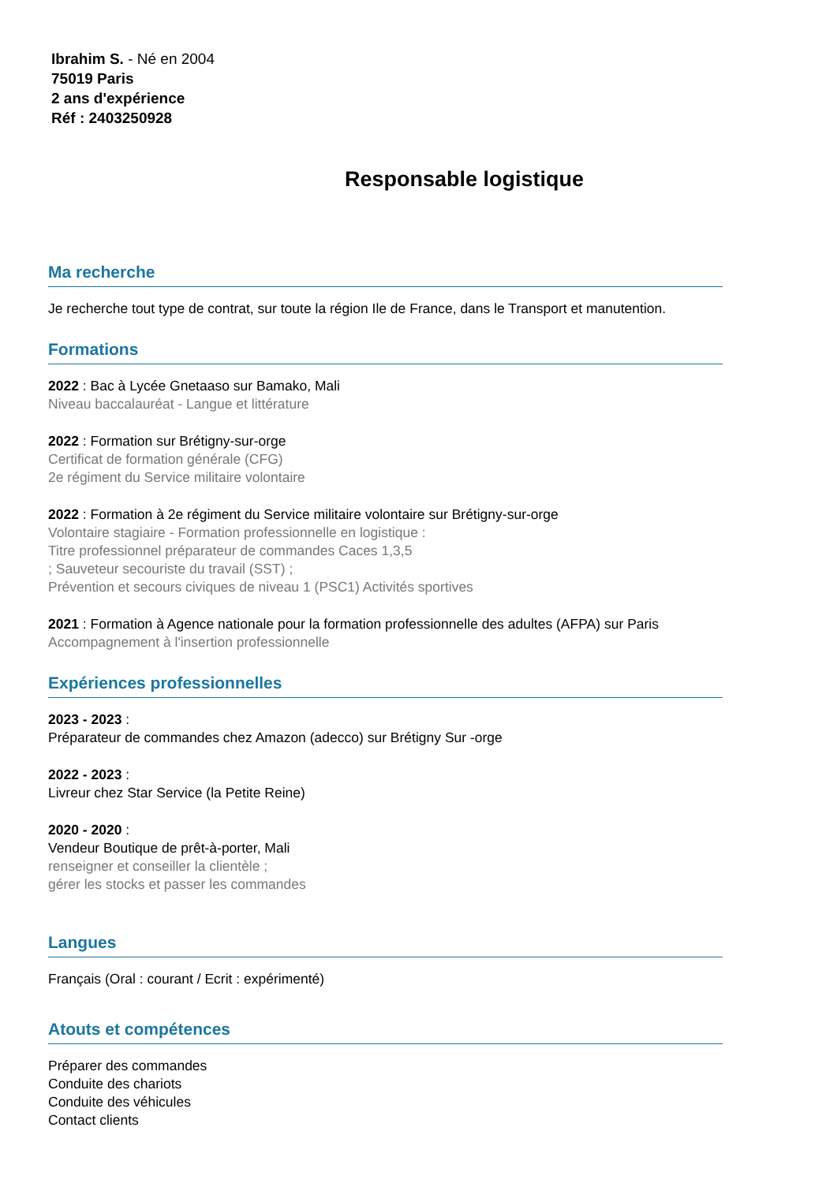Ibrahim S. - Né en 2004
75019 Paris
2 ans d'expérience
Réf : 2403250928
Responsable logistique
Ma recherche
Je recherche tout type de contrat, sur toute la région Ile de France, dans le Transport et manutention.
Formations
2022 : Bac à Lycée Gnetaaso sur Bamako, Mali
Niveau baccalauréat - Langue et littérature
2022 : Formation sur Brétigny-sur-orge
Certificat de formation générale (CFG)
2e régiment du Service militaire volontaire
2022 : Formation à 2e régiment du Service militaire volontaire sur Brétigny-sur-orge
Volontaire stagiaire - Formation professionnelle en logistique :
Titre professionnel préparateur de commandes Caces 1,3,5
; Sauveteur secouriste du travail (SST) ;
Prévention et secours civiques de niveau 1 (PSC1) Activités sportives
2021 : Formation à Agence nationale pour la formation professionnelle des adultes (AFPA) sur Paris
Accompagnement à l'insertion professionnelle
Expériences professionnelles
2023 - 2023 :
Préparateur de commandes chez Amazon (adecco) sur Brétigny Sur -orge
2022 - 2023 :
Livreur chez Star Service (la Petite Reine)
2020 - 2020 :
Vendeur Boutique de prêt-à-porter, Mali
renseigner et conseiller la clientèle ;
gérer les stocks et passer les commandes
Langues
Français (Oral : courant / Ecrit : expérimenté)
Atouts et compétences
Préparer des commandes
Conduite des chariots
Conduite des véhicules
Contact clients